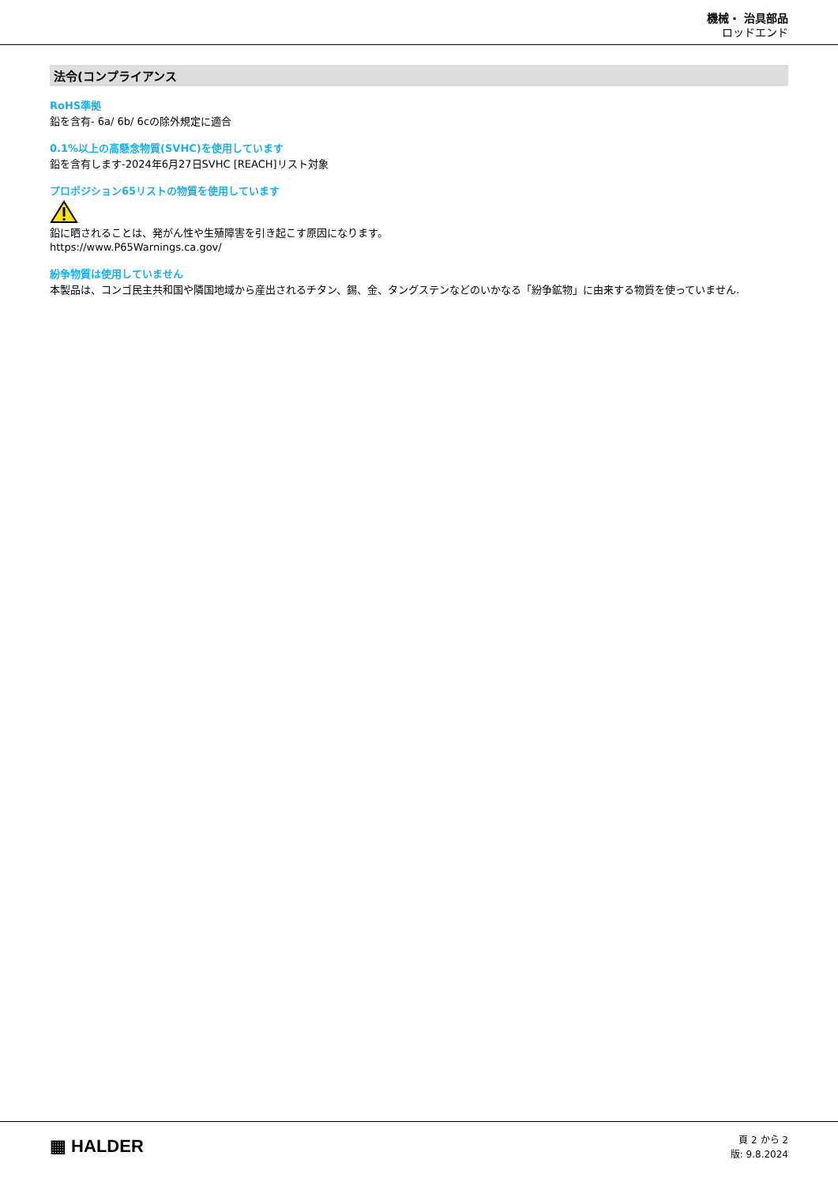機械・ 治具部品
ロッドエンド
法令(コンプライアンス
RoHS準拠
鉛を含有- 6a/ 6b/ 6cの除外規定に適合
0.1%以上の高懸念物質(SVHC)を使用しています
鉛を含有します-2024年6月27日SVHC [REACH]リスト対象
プロポジション65リストの物質を使用しています
鉛に晒されることは、発がん性や生殖障害を引き起こす原因になります。
https://www.P65Warnings.ca.gov/
紛争物質は使用していません
本製品は、コンゴ民主共和国や隣国地域から産出されるチタン、錫、金、タングステンなどのいかなる「紛争鉱物」に由来する物質を使っていません.
▦ HALDER
頁 2 から 2
版: 9.8.2024